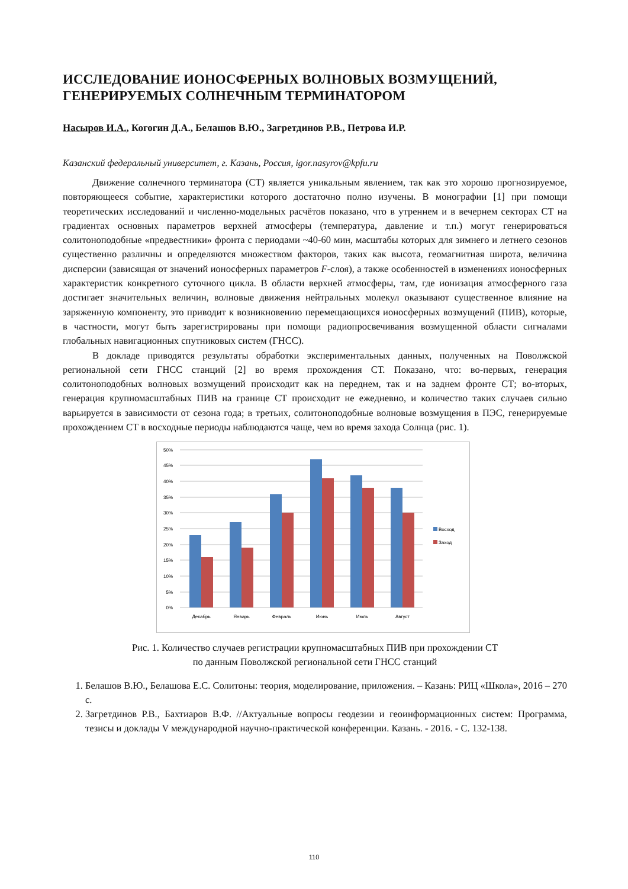ИССЛЕДОВАНИЕ ИОНОСФЕРНЫХ ВОЛНОВЫХ ВОЗМУЩЕНИЙ, ГЕНЕРИРУЕМЫХ СОЛНЕЧНЫМ ТЕРМИНАТОРОМ
Насыров И.А., Когогин Д.А., Белашов В.Ю., Загретдинов Р.В., Петрова И.Р.
Казанский федеральный университет, г. Казань, Россия, igor.nasyrov@kpfu.ru
Движение солнечного терминатора (СТ) является уникальным явлением, так как это хорошо прогнозируемое, повторяющееся событие, характеристики которого достаточно полно изучены. В монографии [1] при помощи теоретических исследований и численно-модельных расчётов показано, что в утреннем и в вечернем секторах СТ на градиентах основных параметров верхней атмосферы (температура, давление и т.п.) могут генерироваться солитоноподобные «предвестники» фронта с периодами ~40-60 мин, масштабы которых для зимнего и летнего сезонов существенно различны и определяются множеством факторов, таких как высота, геомагнитная широта, величина дисперсии (зависящая от значений ионосферных параметров F-слоя), а также особенностей в изменениях ионосферных характеристик конкретного суточного цикла. В области верхней атмосферы, там, где ионизация атмосферного газа достигает значительных величин, волновые движения нейтральных молекул оказывают существенное влияние на заряженную компоненту, это приводит к возникновению перемещающихся ионосферных возмущений (ПИВ), которые, в частности, могут быть зарегистрированы при помощи радиопросвечивания возмущенной области сигналами глобальных навигационных спутниковых систем (ГНСС).
В докладе приводятся результаты обработки экспериментальных данных, полученных на Поволжской региональной сети ГНСС станций [2] во время прохождения СТ. Показано, что: во-первых, генерация солитоноподобных волновых возмущений происходит как на переднем, так и на заднем фронте СТ; во-вторых, генерация крупномасштабных ПИВ на границе СТ происходит не ежедневно, и количество таких случаев сильно варьируется в зависимости от сезона года; в третьих, солитоноподобные волновые возмущения в ПЭС, генерируемые прохождением СТ в восходные периоды наблюдаются чаще, чем во время захода Солнца (рис. 1).
50%
45%
40%
35%
30%
25%
20%
15%
10%
5%
0%
Восход
Заход
Декабрь
Январь
Февраль
Июнь
Июль
Август
Рис. 1. Количество случаев регистрации крупномасштабных ПИВ при прохождении СТ
по данным Поволжской региональной сети ГНСС станций
1. Белашов В.Ю., Белашова Е.С. Солитоны: теория, моделирование, приложения. – Казань: РИЦ «Школа», 2016 – 270 с.
2. Загретдинов Р.В., Бахтиаров В.Ф. //Актуальные вопросы геодезии и геоинформационных систем: Программа, тезисы и доклады V международной научно-практической конференции. Казань. - 2016. - С. 132-138.
110